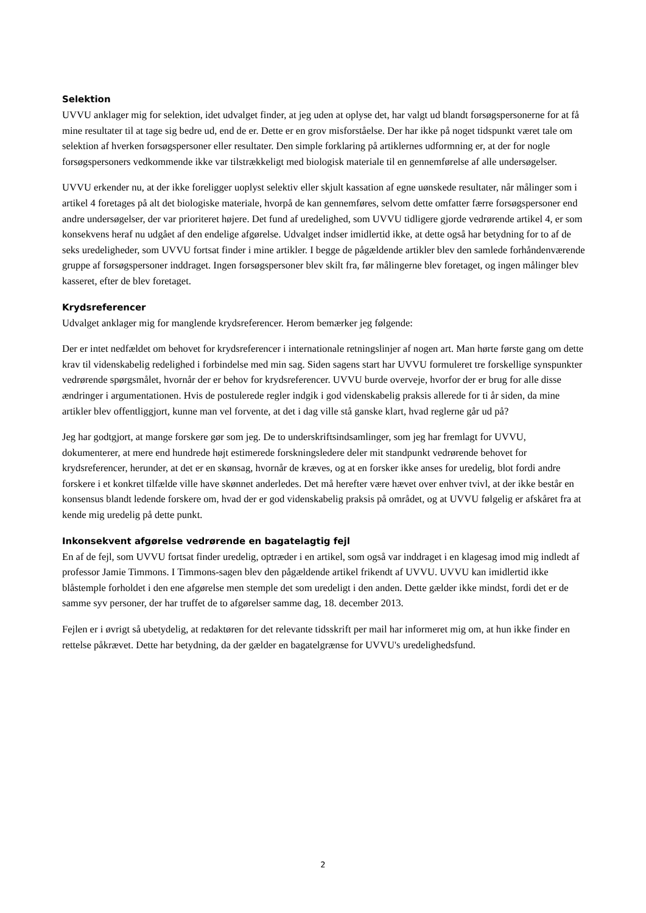Selektion
UVVU anklager mig for selektion, idet udvalget finder, at jeg uden at oplyse det, har valgt ud blandt forsøgspersonerne for at få mine resultater til at tage sig bedre ud, end de er. Dette er en grov misforståelse. Der har ikke på noget tidspunkt været tale om selektion af hverken forsøgspersoner eller resultater. Den simple forklaring på artiklernes udformning er, at der for nogle forsøgspersoners vedkommende ikke var tilstrækkeligt med biologisk materiale til en gennemførelse af alle undersøgelser.
UVVU erkender nu, at der ikke foreligger uoplyst selektiv eller skjult kassation af egne uønskede resultater, når målinger som i artikel 4 foretages på alt det biologiske materiale, hvorpå de kan gennemføres, selvom dette omfatter færre forsøgspersoner end andre undersøgelser, der var prioriteret højere. Det fund af uredelighed, som UVVU tidligere gjorde vedrørende artikel 4, er som konsekvens heraf nu udgået af den endelige afgørelse. Udvalget indser imidlertid ikke, at dette også har betydning for to af de seks uredeligheder, som UVVU fortsat finder i mine artikler. I begge de pågældende artikler blev den samlede forhåndenværende gruppe af forsøgspersoner inddraget. Ingen forsøgspersoner blev skilt fra, før målingerne blev foretaget, og ingen målinger blev kasseret, efter de blev foretaget.
Krydsreferencer
Udvalget anklager mig for manglende krydsreferencer. Herom bemærker jeg følgende:
Der er intet nedfældet om behovet for krydsreferencer i internationale retningslinjer af nogen art. Man hørte første gang om dette krav til videnskabelig redelighed i forbindelse med min sag. Siden sagens start har UVVU formuleret tre forskellige synspunkter vedrørende spørgsmålet, hvornår der er behov for krydsreferencer. UVVU burde overveje, hvorfor der er brug for alle disse ændringer i argumentationen. Hvis de postulerede regler indgik i god videnskabelig praksis allerede for ti år siden, da mine artikler blev offentliggjort, kunne man vel forvente, at det i dag ville stå ganske klart, hvad reglerne går ud på?
Jeg har godtgjort, at mange forskere gør som jeg. De to underskriftsindsamlinger, som jeg har fremlagt for UVVU, dokumenterer, at mere end hundrede højt estimerede forskningsledere deler mit standpunkt vedrørende behovet for krydsreferencer, herunder, at det er en skønsag, hvornår de kræves, og at en forsker ikke anses for uredelig, blot fordi andre forskere i et konkret tilfælde ville have skønnet anderledes. Det må herefter være hævet over enhver tvivl, at der ikke består en konsensus blandt ledende forskere om, hvad der er god videnskabelig praksis på området, og at UVVU følgelig er afskåret fra at kende mig uredelig på dette punkt.
Inkonsekvent afgørelse vedrørende en bagatelagtig fejl
En af de fejl, som UVVU fortsat finder uredelig, optræder i en artikel, som også var inddraget i en klagesag imod mig indledt af professor Jamie Timmons. I Timmons-sagen blev den pågældende artikel frikendt af UVVU. UVVU kan imidlertid ikke blåstemple forholdet i den ene afgørelse men stemple det som uredeligt i den anden. Dette gælder ikke mindst, fordi det er de samme syv personer, der har truffet de to afgørelser samme dag, 18. december 2013.
Fejlen er i øvrigt så ubetydelig, at redaktøren for det relevante tidsskrift per mail har informeret mig om, at hun ikke finder en rettelse påkrævet. Dette har betydning, da der gælder en bagatelgrænse for UVVU's uredelighedsfund.
2